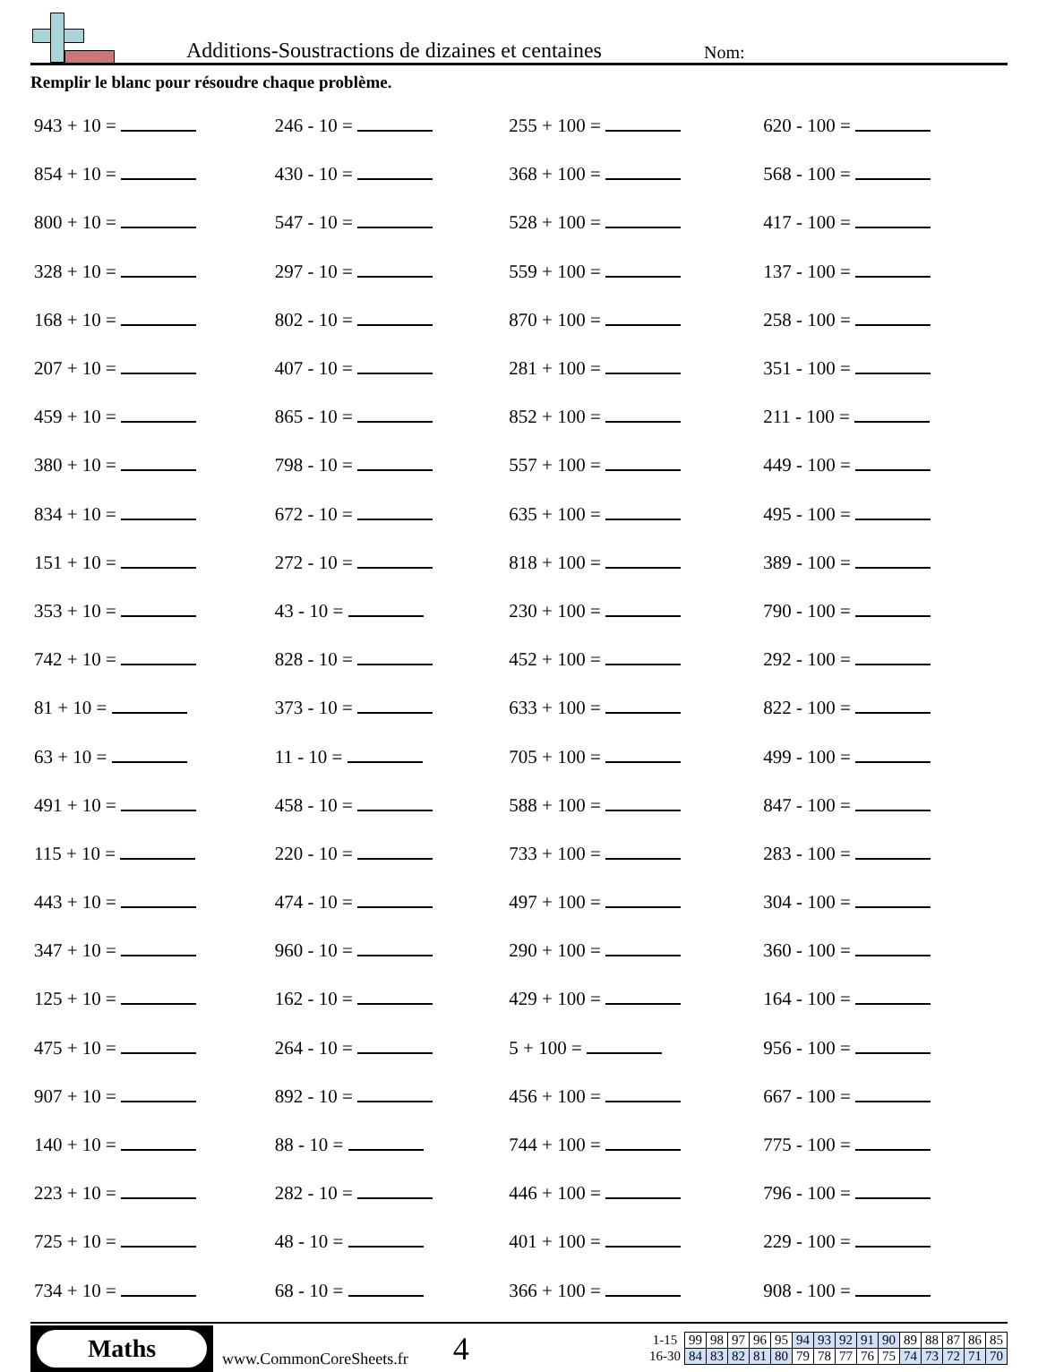Additions-Soustractions de dizaines et centaines
Nom:
Remplir le blanc pour résoudre chaque problème.
| 943 + 10 = | 246 - 10 = | 255 + 100 = | 620 - 100 = |
| 854 + 10 = | 430 - 10 = | 368 + 100 = | 568 - 100 = |
| 800 + 10 = | 547 - 10 = | 528 + 100 = | 417 - 100 = |
| 328 + 10 = | 297 - 10 = | 559 + 100 = | 137 - 100 = |
| 168 + 10 = | 802 - 10 = | 870 + 100 = | 258 - 100 = |
| 207 + 10 = | 407 - 10 = | 281 + 100 = | 351 - 100 = |
| 459 + 10 = | 865 - 10 = | 852 + 100 = | 211 - 100 = |
| 380 + 10 = | 798 - 10 = | 557 + 100 = | 449 - 100 = |
| 834 + 10 = | 672 - 10 = | 635 + 100 = | 495 - 100 = |
| 151 + 10 = | 272 - 10 = | 818 + 100 = | 389 - 100 = |
| 353 + 10 = | 43 - 10 = | 230 + 100 = | 790 - 100 = |
| 742 + 10 = | 828 - 10 = | 452 + 100 = | 292 - 100 = |
| 81 + 10 = | 373 - 10 = | 633 + 100 = | 822 - 100 = |
| 63 + 10 = | 11 - 10 = | 705 + 100 = | 499 - 100 = |
| 491 + 10 = | 458 - 10 = | 588 + 100 = | 847 - 100 = |
| 115 + 10 = | 220 - 10 = | 733 + 100 = | 283 - 100 = |
| 443 + 10 = | 474 - 10 = | 497 + 100 = | 304 - 100 = |
| 347 + 10 = | 960 - 10 = | 290 + 100 = | 360 - 100 = |
| 125 + 10 = | 162 - 10 = | 429 + 100 = | 164 - 100 = |
| 475 + 10 = | 264 - 10 = | 5 + 100 = | 956 - 100 = |
| 907 + 10 = | 892 - 10 = | 456 + 100 = | 667 - 100 = |
| 140 + 10 = | 88 - 10 = | 744 + 100 = | 775 - 100 = |
| 223 + 10 = | 282 - 10 = | 446 + 100 = | 796 - 100 = |
| 725 + 10 = | 48 - 10 = | 401 + 100 = | 229 - 100 = |
| 734 + 10 = | 68 - 10 = | 366 + 100 = | 908 - 100 = |
Maths
www.CommonCoreSheets.fr
4
| 1-15 | 99 | 98 | 97 | 96 | 95 | 94 | 93 | 92 | 91 | 90 | 89 | 88 | 87 | 86 | 85 |
| 16-30 | 84 | 83 | 82 | 81 | 80 | 79 | 78 | 77 | 76 | 75 | 74 | 73 | 72 | 71 | 70 |